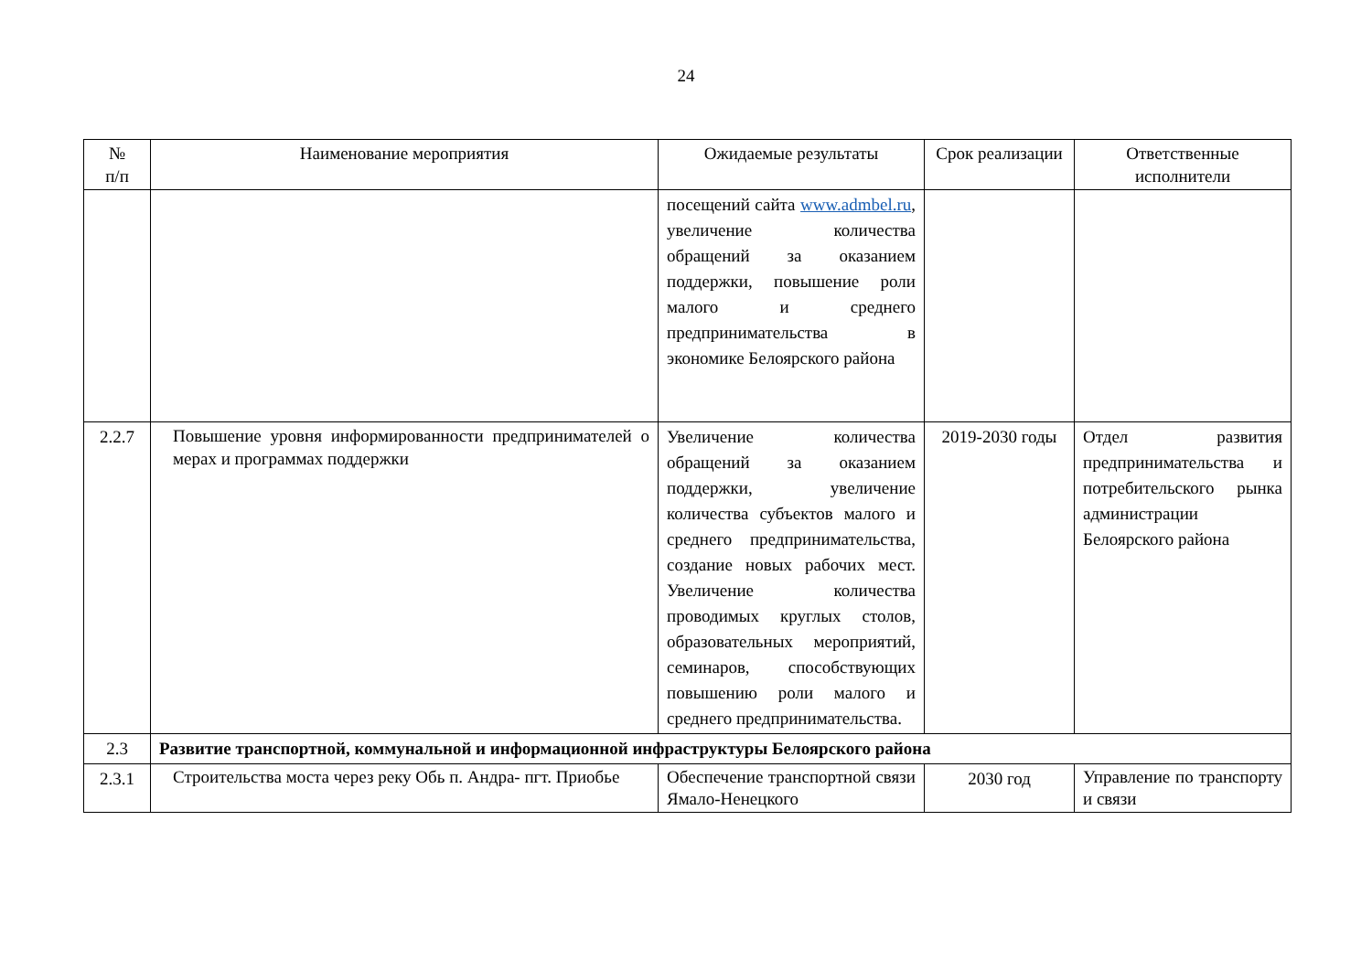24
| № п/п | Наименование мероприятия | Ожидаемые результаты | Срок реализации | Ответственные исполнители |
| --- | --- | --- | --- | --- |
| | | посещений сайта www.admbel.ru , увеличение количества обращений за оказанием поддержки, повышение роли малого и среднего предпринимательства в экономике Белоярского района | | |
| 2.2.7 | Повышение уровня информированности предпринимателей о мерах и программах поддержки | Увеличение количества обращений за оказанием поддержки, увеличение количества субъектов малого и среднего предпринимательства, создание новых рабочих мест. Увеличение количества проводимых круглых столов, образовательных мероприятий, семинаров, способствующих повышению роли малого и среднего предпринимательства. | 2019-2030 годы | Отдел развития предпринимательства и потребительского рынка администрации Белоярского района |
| 2.3 | Развитие транспортной, коммунальной и информационной инфраструктуры Белоярского района | | | |
| 2.3.1 | Строительства моста через реку Обь п. Андра- пгт. Приобье | Обеспечение транспортной связи Ямало-Ненецкого | 2030 год | Управление по транспорту и связи |